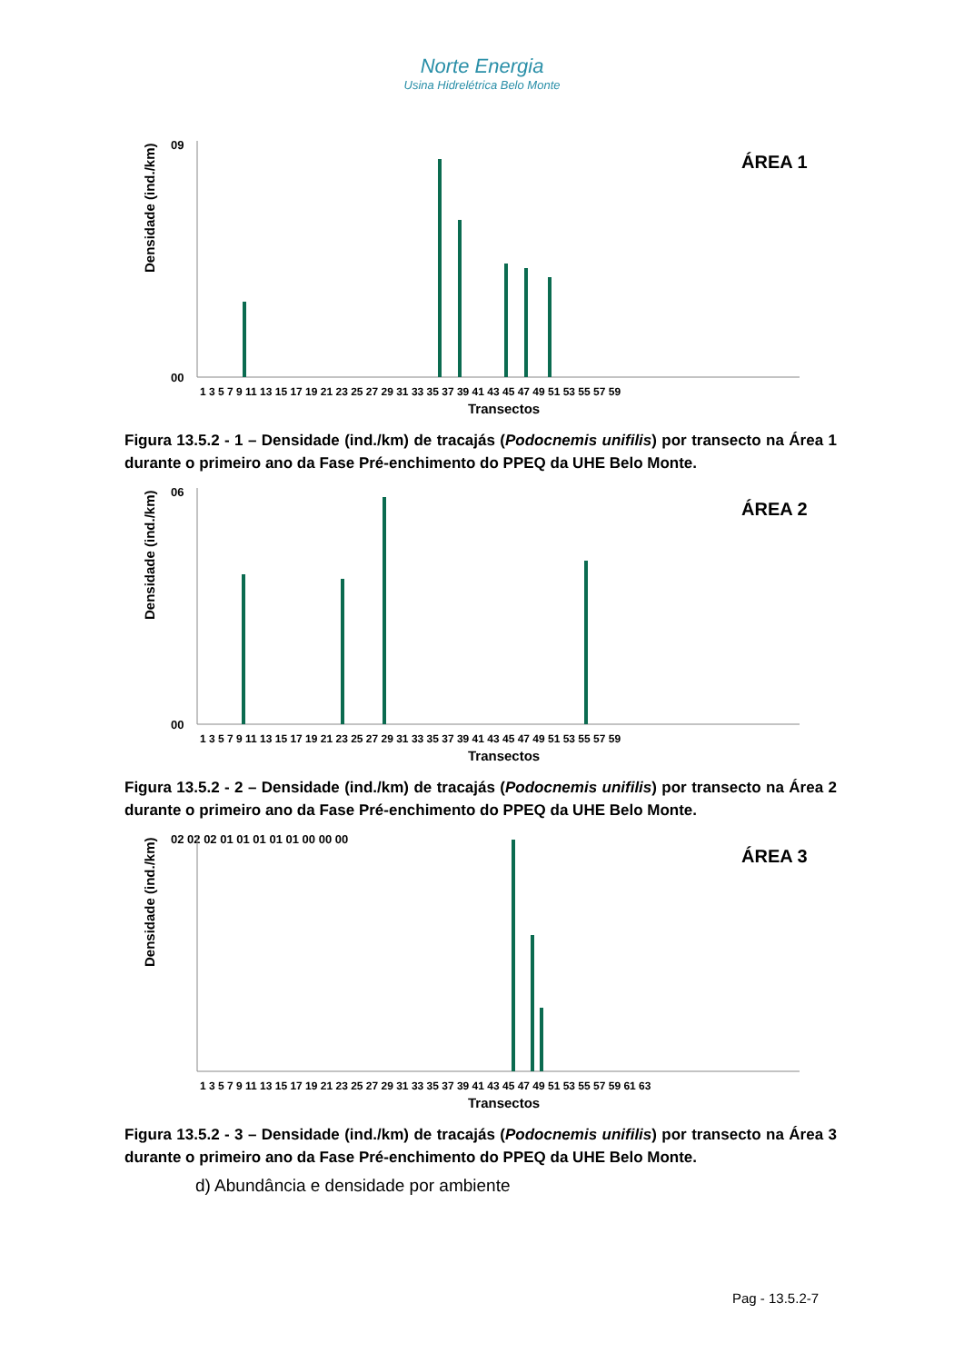Norte Energia
Usina Hidrelétrica Belo Monte
Densidade (ind./km)
09
00
ÁREA 1
1 3 5 7 9 11 13 15 17 19 21 23 25 27 29 31 33 35 37 39 41 43 45 47 49 51 53 55 57 59
Transectos
Figura 13.5.2 - 1 – Densidade (ind./km) de tracajás (Podocnemis unifilis) por transecto na Área 1 durante o primeiro ano da Fase Pré-enchimento do PPEQ da UHE Belo Monte.
Densidade (ind./km)
06
00
ÁREA 2
1 3 5 7 9 11 13 15 17 19 21 23 25 27 29 31 33 35 37 39 41 43 45 47 49 51 53 55 57 59
Transectos
Figura 13.5.2 - 2 – Densidade (ind./km) de tracajás (Podocnemis unifilis) por transecto na Área 2 durante o primeiro ano da Fase Pré-enchimento do PPEQ da UHE Belo Monte.
Densidade (ind./km)
02 02 02 01 01 01 01 01 00 00 00
ÁREA 3
1 3 5 7 9 11 13 15 17 19 21 23 25 27 29 31 33 35 37 39 41 43 45 47 49 51 53 55 57 59 61 63
Transectos
Figura 13.5.2 - 3 – Densidade (ind./km) de tracajás (Podocnemis unifilis) por transecto na Área 3 durante o primeiro ano da Fase Pré-enchimento do PPEQ da UHE Belo Monte.
d) Abundância e densidade por ambiente
Pag - 13.5.2-7